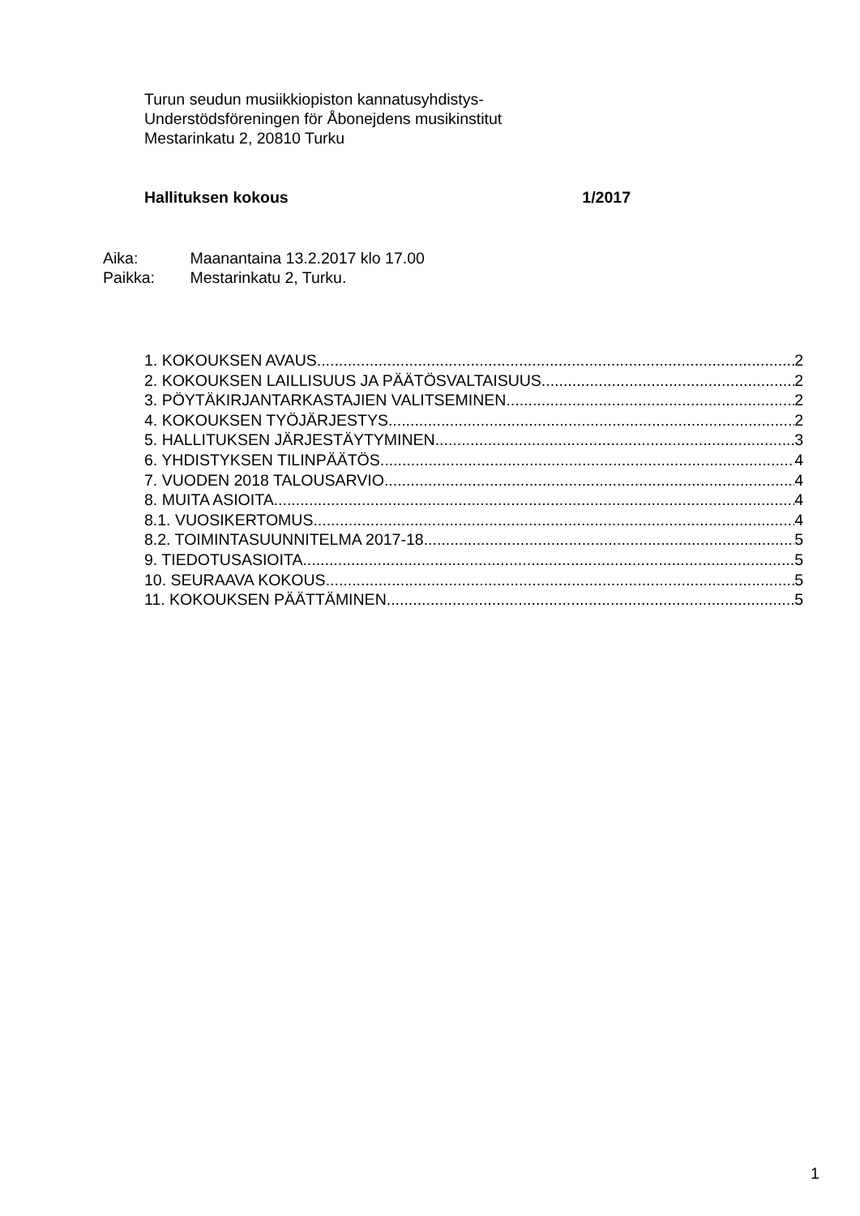Turun seudun musiikkiopiston kannatusyhdistys-
Understödsföreningen för Åbonejdens musikinstitut
Mestarinkatu 2, 20810 Turku
Hallituksen kokous 1/2017
Aika: Maanantaina 13.2.2017 klo 17.00
Paikka: Mestarinkatu 2, Turku.
1. KOKOUKSEN AVAUS 2
2. KOKOUKSEN LAILLISUUS JA PÄÄTÖSVALTAISUUS 2
3. PÖYTÄKIRJANTARKASTAJIEN VALITSEMINEN 2
4. KOKOUKSEN TYÖJÄRJESTYS 2
5. HALLITUKSEN JÄRJESTÄYTYMINEN 3
6. YHDISTYKSEN TILINPÄÄTÖS 4
7. VUODEN 2018 TALOUSARVIO 4
8. MUITA ASIOITA 4
8.1. VUOSIKERTOMUS 4
8.2. TOIMINTASUUNNITELMA 2017-18 5
9. TIEDOTUSASIOITA 5
10. SEURAAVA KOKOUS 5
11. KOKOUKSEN PÄÄTTÄMINEN 5
1